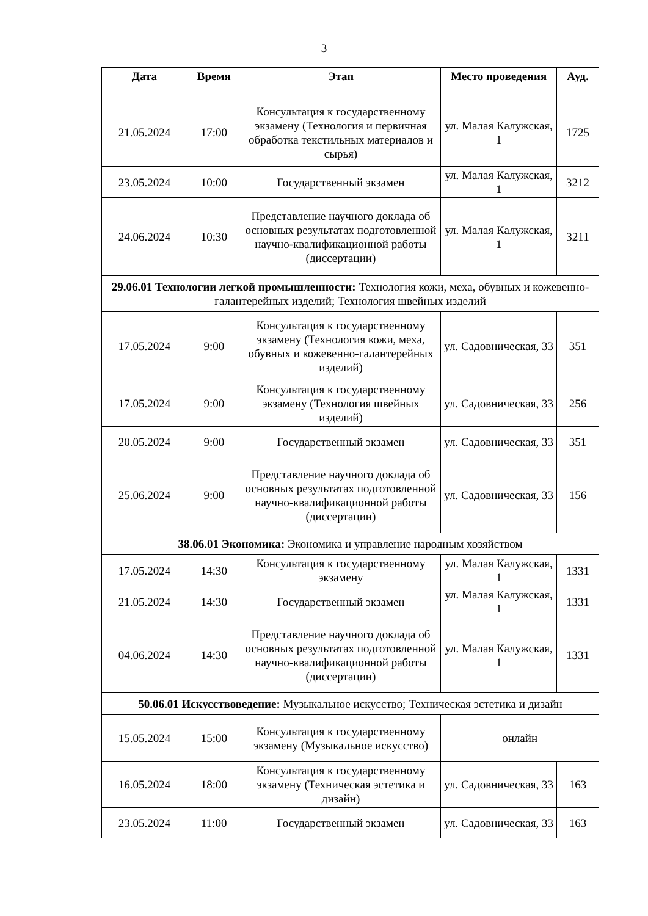3
| Дата | Время | Этап | Место проведения | Ауд. |
| --- | --- | --- | --- | --- |
| 21.05.2024 | 17:00 | Консультация к государственному экзамену (Технология и первичная обработка текстильных материалов и сырья) | ул. Малая Калужская, 1 | 1725 |
| 23.05.2024 | 10:00 | Государственный экзамен | ул. Малая Калужская, 1 | 3212 |
| 24.06.2024 | 10:30 | Представление научного доклада об основных результатах подготовленной научно-квалификационной работы (диссертации) | ул. Малая Калужская, 1 | 3211 |
| 29.06.01 Технологии легкой промышленности: Технология кожи, меха, обувных и кожевенно-галантерейных изделий; Технология швейных изделий | | | | |
| 17.05.2024 | 9:00 | Консультация к государственному экзамену (Технология кожи, меха, обувных и кожевенно-галантерейных изделий) | ул. Садовническая, 33 | 351 |
| 17.05.2024 | 9:00 | Консультация к государственному экзамену (Технология швейных изделий) | ул. Садовническая, 33 | 256 |
| 20.05.2024 | 9:00 | Государственный экзамен | ул. Садовническая, 33 | 351 |
| 25.06.2024 | 9:00 | Представление научного доклада об основных результатах подготовленной научно-квалификационной работы (диссертации) | ул. Садовническая, 33 | 156 |
| 38.06.01 Экономика: Экономика и управление народным хозяйством | | | | |
| 17.05.2024 | 14:30 | Консультация к государственному экзамену | ул. Малая Калужская, 1 | 1331 |
| 21.05.2024 | 14:30 | Государственный экзамен | ул. Малая Калужская, 1 | 1331 |
| 04.06.2024 | 14:30 | Представление научного доклада об основных результатах подготовленной научно-квалификационной работы (диссертации) | ул. Малая Калужская, 1 | 1331 |
| 50.06.01 Искусствоведение: Музыкальное искусство; Техническая эстетика и дизайн | | | | |
| 15.05.2024 | 15:00 | Консультация к государственному экзамену (Музыкальное искусство) | онлайн | |
| 16.05.2024 | 18:00 | Консультация к государственному экзамену (Техническая эстетика и дизайн) | ул. Садовническая, 33 | 163 |
| 23.05.2024 | 11:00 | Государственный экзамен | ул. Садовническая, 33 | 163 |